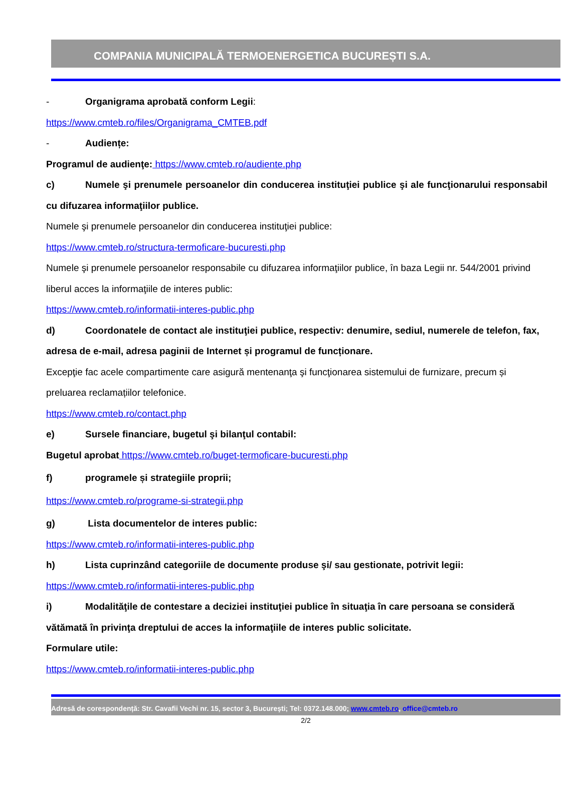COMPANIA MUNICIPALĂ TERMOENERGETICA BUCUREȘTI S.A.
- Organigrama aprobată conform Legii:
https://www.cmteb.ro/files/Organigrama_CMTEB.pdf
- Audiențe:
Programul de audienţe: https://www.cmteb.ro/audiente.php
c) Numele şi prenumele persoanelor din conducerea instituţiei publice şi ale funcţionarului responsabil cu difuzarea informaţiilor publice.
Numele şi prenumele persoanelor din conducerea instituţiei publice:
https://www.cmteb.ro/structura-termoficare-bucuresti.php
Numele şi prenumele persoanelor responsabile cu difuzarea informaţiilor publice, în baza Legii nr. 544/2001 privind liberul acces la informaţiile de interes public:
https://www.cmteb.ro/informatii-interes-public.php
d) Coordonatele de contact ale instituţiei publice, respectiv: denumire, sediul, numerele de telefon, fax, adresa de e-mail, adresa paginii de Internet și programul de funcționare.
Excepţie fac acele compartimente care asigură mentenanţa şi funcţionarea sistemului de furnizare, precum și preluarea reclamațiilor telefonice.
https://www.cmteb.ro/contact.php
e) Sursele financiare, bugetul şi bilanţul contabil:
Bugetul aprobat https://www.cmteb.ro/buget-termoficare-bucuresti.php
f) programele și strategiile proprii;
https://www.cmteb.ro/programe-si-strategii.php
g) Lista documentelor de interes public:
https://www.cmteb.ro/informatii-interes-public.php
h) Lista cuprinzând categoriile de documente produse şi/ sau gestionate, potrivit legii:
https://www.cmteb.ro/informatii-interes-public.php
i) Modalităţile de contestare a deciziei instituţiei publice în situaţia în care persoana se consideră vătămată în privinţa dreptului de acces la informaţiile de interes public solicitate.
Formulare utile:
https://www.cmteb.ro/informatii-interes-public.php
Adresă de corespondență: Str. Cavafii Vechi nr. 15, sector 3, Bucureşti; Tel: 0372.148.000; www.cmteb.ro, office@cmteb.ro
2/2